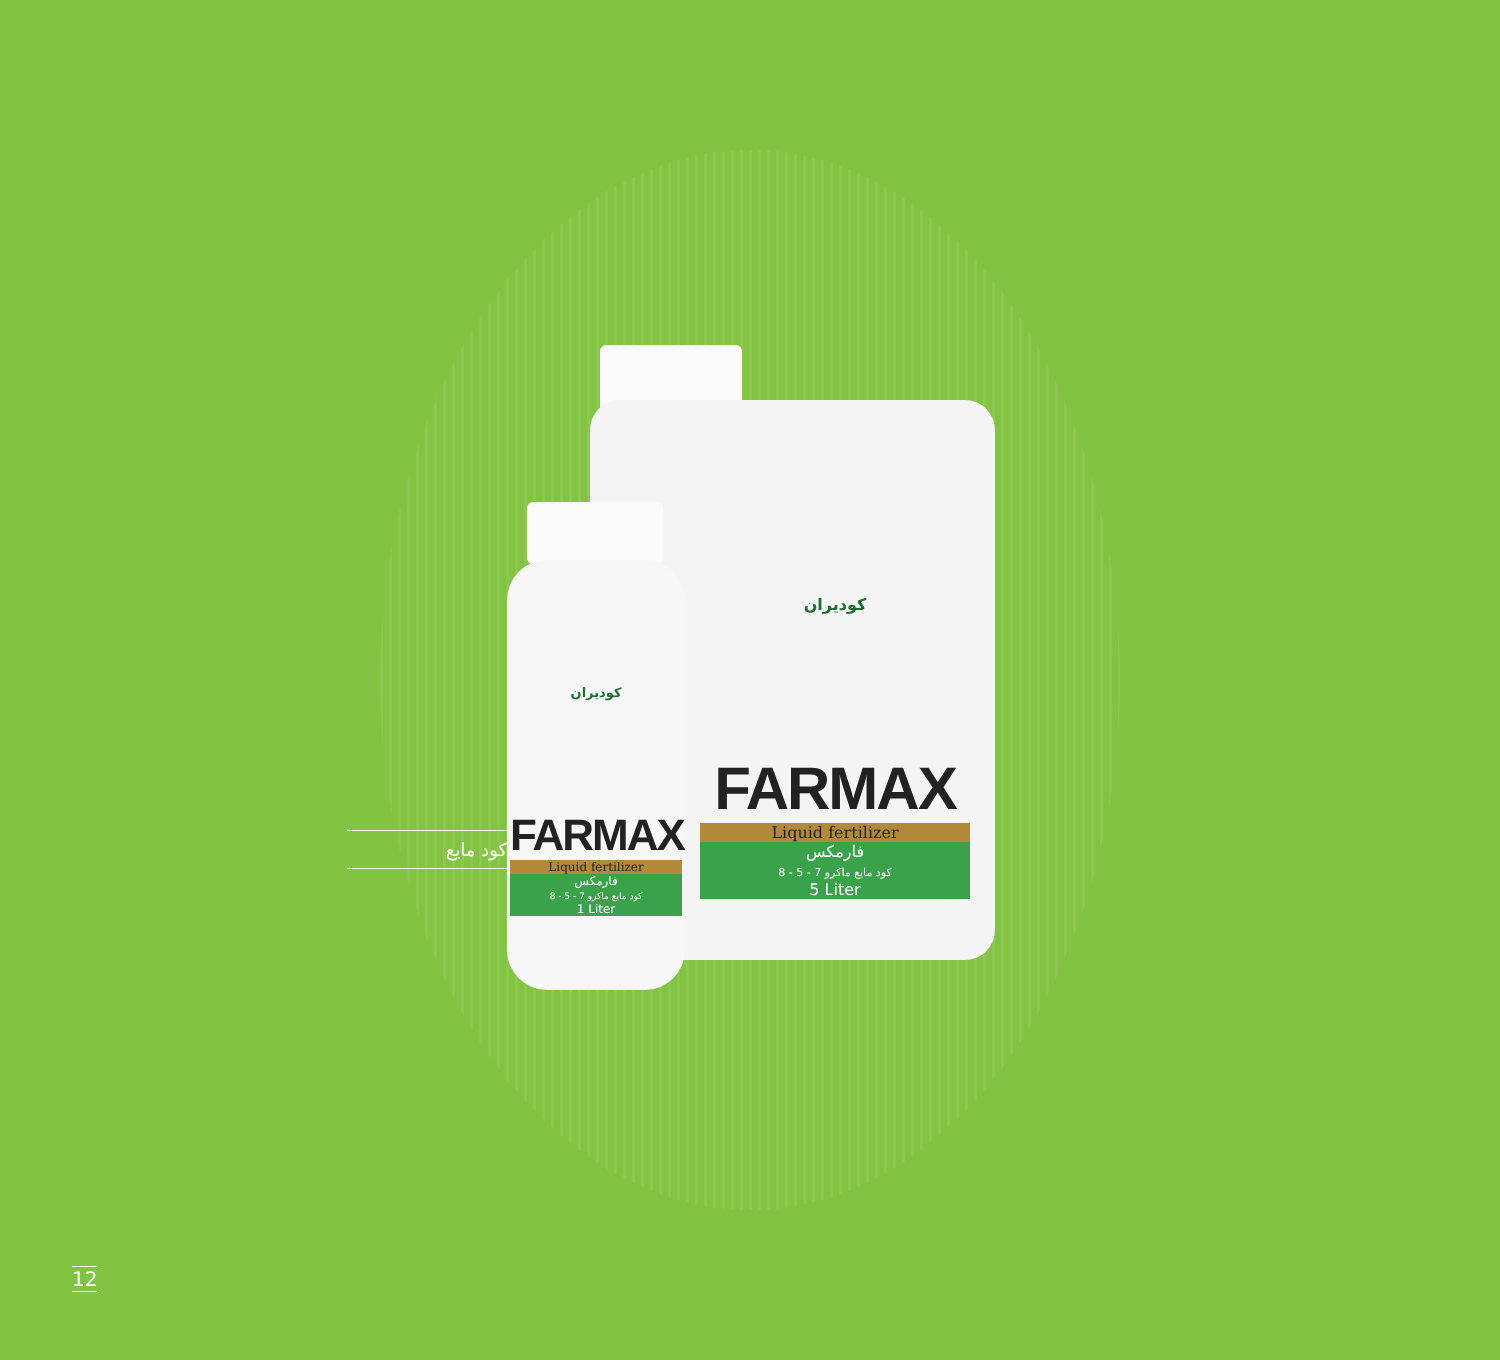کودیران
FARMAX
Liquid fertilizer
فارمکس
کود مایع ماکرو 7 - 5 - 8
5 Liter
کودیران
FARMAX
Liquid fertilizer
فارمکس
کود مایع ماکرو 7 - 5 - 8
1 Liter
کود مایع
12